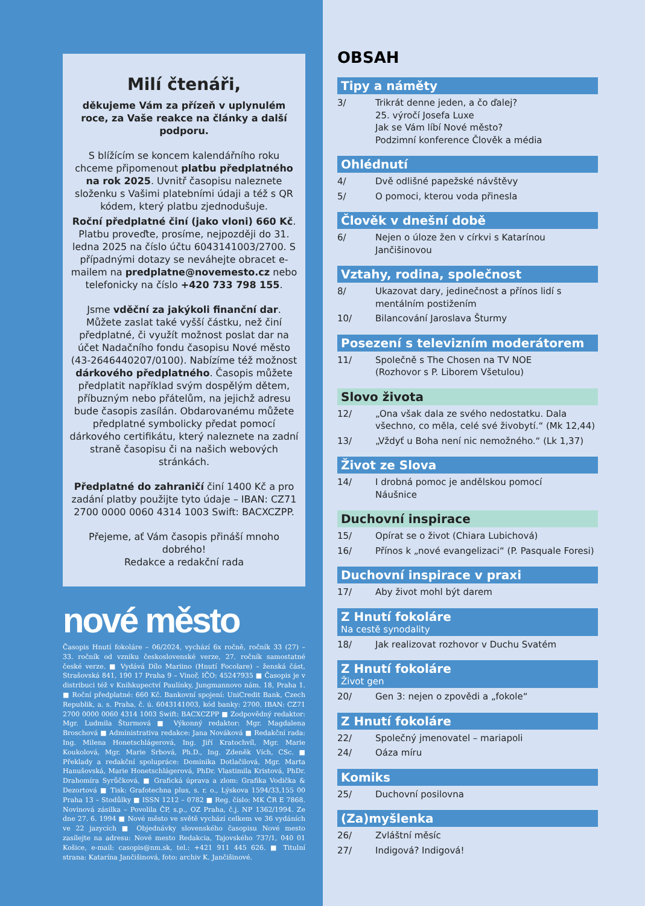Milí čtenáři,
děkujeme Vám za přízeň v uplynulém roce, za Vaše reakce na články a další podporu.
S blížícím se koncem kalendářního roku chceme připomenout platbu předplatného na rok 2025. Uvnitř časopisu naleznete složenku s Vašimi platebními údaji a též s QR kódem, který platbu zjednodušuje.
Roční předplatné činí (jako vloni) 660 Kč. Platbu proveďte, prosíme, nejpozději do 31. ledna 2025 na číslo účtu 6043141003/2700. S případnými dotazy se neváhejte obracet e-mailem na predplatne@novemesto.cz nebo telefonicky na číslo +420 733 798 155.
Jsme vděční za jakýkoli finanční dar. Můžete zaslat také vyšší částku, než činí předplatné, či využít možnost poslat dar na účet Nadačního fondu časopisu Nové město (43-2646440207/0100). Nabízíme též možnost dárkového předplatného. Časopis můžete předplatit například svým dospělým dětem, příbuzným nebo přátelům, na jejichž adresu bude časopis zasílán. Obdarovanému můžete předplatné symbolicky předat pomocí dárkového certifikátu, který naleznete na zadní straně časopisu či na našich webových stránkách.
Předplatné do zahraničí činí 1400 Kč a pro zadání platby použijte tyto údaje – IBAN: CZ71 2700 0000 0060 4314 1003 Swift: BACXCZPP.
Přejeme, ať Vám časopis přináší mnoho dobrého!
Redakce a redakční rada
nové město
Časopis Hnutí fokoláre – 06/2024, vychází 6x ročně, ročník 33 (27) – 33. ročník od vzniku československé verze, 27. ročník samostatné české verze. ■ Vydává Dílo Mariino (Hnutí Focolare) – ženská část, Strašovská 841, 190 17 Praha 9 – Vinoř, IČO: 45247935 ■ Časopis je v distribuci též v Knihkupectví Paulínky, Jungmannovo nám. 18, Praha 1. ■ Roční předplatné: 660 Kč. Bankovní spojení: UniCredit Bank, Czech Republik, a. s. Praha, č. ú. 6043141003, kód banky: 2700. IBAN: CZ71 2700 0000 0060 4314 1003 Swift: BACXCZPP ■ Zodpovědný redaktor: Mgr. Ludmila Šturmová ■ Výkonný redaktor: Mgr. Magdalena Broschová ■ Administrativa redakce: Jana Nováková ■ Redakční rada: Ing. Milena Honetschlágerová, Ing. Jiří Kratochvíl, Mgr. Marie Koukolová, Mgr. Marie Srbová, Ph.D., Ing. Zdeněk Vích, CSc. ■ Překlady a redakční spolupráce: Dominika Dotlačilová, Mgr. Marta Hanušovská, Marie Honetschlágerová, PhDr. Vlastimila Kristová, PhDr. Drahomíra Syrůčková, ■ Grafická úprava a zlom: Grafika Vodička & Dezortová ■ Tisk: Grafotechna plus, s. r. o., Lýskova 1594/33,155 00 Praha 13 – Stodůlky ■ ISSN 1212 – 0782 ■ Reg. číslo: MK ČR E 7868. Novinová zásilka – Povolila ČP, s.p., OZ Praha, č.j. NP 1362/1994. Ze dne 27. 6. 1994 ■ Nové město ve světě vychází celkem ve 36 vydáních ve 22 jazycích ■ Objednávky slovenského časopisu Nové mesto zasílejte na adresu: Nové mesto Redakcia, Tajovského 737/1, 040 01 Košice, e-mail: casopis@nm.sk, tel.: +421 911 445 626. ■ Titulní strana: Katarína Jančišinová, foto: archiv K. Jančišinové.
OBSAH
Tipy a náměty
3/ Trikrát denne jeden, a čo ďalej?
25. výročí Josefa Luxe
Jak se Vám líbí Nové město?
Podzimní konference Člověk a média
Ohlédnutí
4/ Dvě odlišné papežské návštěvy
5/ O pomoci, kterou voda přinesla
Člověk v dnešní době
6/ Nejen o úloze žen v církvi s Katarínou Jančišinovou
Vztahy, rodina, společnost
8/ Ukazovat dary, jedinečnost a přínos lidí s mentálním postižením
10/ Bilancování Jaroslava Šturmy
Posezení s televizním moderátorem
11/ Společně s The Chosen na TV NOE
(Rozhovor s P. Liborem Všetulou)
Slovo života
12/ „Ona však dala ze svého nedostatku. Dala všechno, co měla, celé své živobytí.“ (Mk 12,44)
13/ „Vždyť u Boha není nic nemožného.“ (Lk 1,37)
Život ze Slova
14/ I drobná pomoc je andělskou pomocí
Náušnice
Duchovní inspirace
15/ Opírat se o život (Chiara Lubichová)
16/ Přínos k „nové evangelizaci“ (P. Pasquale Foresi)
Duchovní inspirace v praxi
17/ Aby život mohl být darem
Z Hnutí fokoláre
Na cestě synodality
18/ Jak realizovat rozhovor v Duchu Svatém
Z Hnutí fokoláre
Život gen
20/ Gen 3: nejen o zpovědi a „fokole“
Z Hnutí fokoláre
22/ Společný jmenovatel – mariapoli
24/ Oáza míru
Komiks
25/ Duchovní posilovna
(Za)myšlenka
26/ Zvláštní měsíc
27/ Indigová? Indigová!